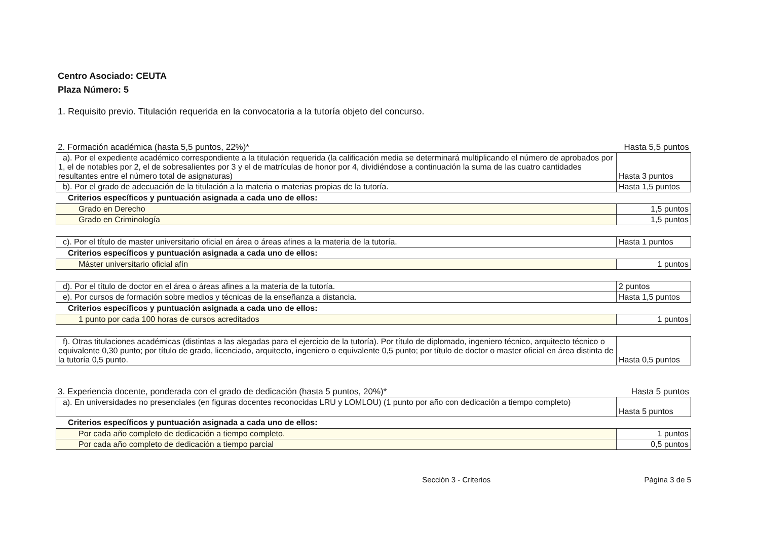Centro Asociado: CEUTA
Plaza Número: 5
1. Requisito previo. Titulación requerida en la convocatoria a la tutoría objeto del concurso.
2. Formación académica (hasta 5,5 puntos, 22%)* Hasta 5,5 puntos
| a). Por el expediente académico correspondiente a la titulación requerida (la calificación media se determinará multiplicando el número de aprobados por 1, el de notables por 2, el de sobresalientes por 3 y el de matrículas de honor por 4, dividiéndose a continuación la suma de las cuatro cantidades resultantes entre el número total de asignaturas) | Hasta 3 puntos |
| b). Por el grado de adecuación de la titulación a la materia o materias propias de la tutoría. | Hasta 1,5 puntos |
Criterios específicos y puntuación asignada a cada uno de ellos:
| Grado en Derecho | 1,5 puntos |
| Grado en Criminología | 1,5 puntos |
| c). Por el título de master universitario oficial en área o áreas afines a la materia de la tutoría. | Hasta 1 puntos |
Criterios específicos y puntuación asignada a cada uno de ellos:
| Máster universitario oficial afín | 1 puntos |
| d). Por el título de doctor en el área o áreas afines a la materia de la tutoría. | 2 puntos |
| e). Por cursos de formación sobre medios y técnicas de la enseñanza a distancia. | Hasta 1,5 puntos |
Criterios específicos y puntuación asignada a cada uno de ellos:
| 1 punto por cada 100 horas de cursos acreditados | 1 puntos |
| f). Otras titulaciones académicas (distintas a las alegadas para el ejercicio de la tutoría). Por título de diplomado, ingeniero técnico, arquitecto técnico o equivalente 0,30 punto; por título de grado, licenciado, arquitecto, ingeniero o equivalente 0,5 punto; por título de doctor o master oficial en área distinta de la tutoría 0,5 punto. | Hasta 0,5 puntos |
3. Experiencia docente, ponderada con el grado de dedicación (hasta 5 puntos, 20%)* Hasta 5 puntos
| a). En universidades no presenciales (en figuras docentes reconocidas LRU y LOMLOU) (1 punto por año con dedicación a tiempo completo) | Hasta 5 puntos |
Criterios específicos y puntuación asignada a cada uno de ellos:
| Por cada año completo de dedicación a tiempo completo. | 1 puntos |
| Por cada año completo de dedicación a tiempo parcial | 0,5 puntos |
Sección 3 - Criterios Página 3 de 5